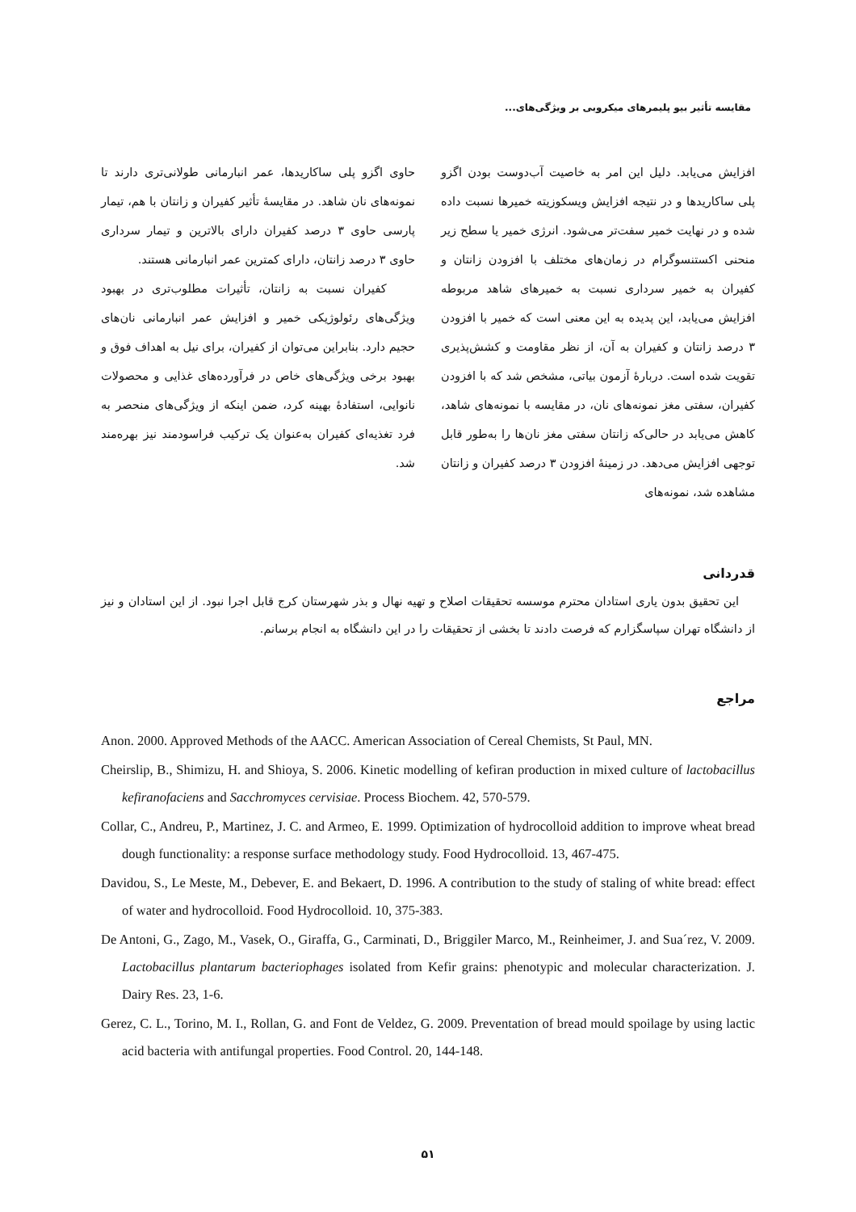مقایسه تأثیر بیو پلیمرهای میکروبی بر ویژگی‌های...
افزایش می‌یابد. دلیل این امر به خاصیت آب‌دوست بودن اگزو پلی ساکاریدها و در نتیجه افزایش ویسکوزیته خمیرها نسبت داده شده و در نهایت خمیر سفت‌تر می‌شود. انرژی خمیر یا سطح زیر منحنی اکستنسوگرام در زمان‌های مختلف با افزودن زانتان و کفیران به خمیر سرداری نسبت به خمیرهای شاهد مربوطه افزایش می‌یابد، این پدیده به این معنی است که خمیر با افزودن ۳ درصد زانتان و کفیران به آن، از نظر مقاومت و کشش‌پذیری تقویت شده است. دربارهٔ آزمون بیاتی، مشخص شد که با افزودن کفیران، سفتی مغز نمونه‌های نان، در مقایسه با نمونه‌های شاهد، کاهش می‌یابد در حالی‌که زانتان سفتی مغز نان‌ها را به‌طور قابل توجهی افزایش می‌دهد. در زمینهٔ افزودن ۳ درصد کفیران و زانتان مشاهده شد، نمونه‌های
حاوی اگزو پلی ساکاریدها، عمر انبارمانی طولانی‌تری دارند تا نمونه‌های نان شاهد. در مقایسهٔ تأثیر کفیران و زانتان با هم، تیمار پارسی حاوی ۳ درصد کفیران دارای بالاترین و تیمار سرداری حاوی ۳ درصد زانتان، دارای کمترین عمر انبارمانی هستند.
کفیران نسبت به زانتان، تأثیرات مطلوب‌تری در بهبود ویژگی‌های رئولوژیکی خمیر و افزایش عمر انبارمانی نان‌های حجیم دارد. بنابراین می‌توان از کفیران، برای نیل به اهداف فوق و بهبود برخی ویژگی‌های خاص در فرآورده‌های غذایی و محصولات نانوایی، استفادهٔ بهینه کرد، ضمن اینکه از ویژگی‌های منحصر به فرد تغذیه‌ای کفیران به‌عنوان یک ترکیب فراسودمند نیز بهره‌مند شد.
قدردانی
این تحقیق بدون یاری استادان محترم موسسه تحقیقات اصلاح و تهیه نهال و بذر شهرستان کرج قابل اجرا نبود. از این استادان و نیز از دانشگاه تهران سپاسگزارم که فرصت دادند تا بخشی از تحقیقات را در این دانشگاه به انجام برسانم.
مراجع
Anon. 2000. Approved Methods of the AACC. American Association of Cereal Chemists, St Paul, MN.
Cheirslip, B., Shimizu, H. and Shioya, S. 2006. Kinetic modelling of kefiran production in mixed culture of lactobacillus kefiranofaciens and Sacchromyces cervisiae. Process Biochem. 42, 570-579.
Collar, C., Andreu, P., Martinez, J. C. and Armeo, E. 1999. Optimization of hydrocolloid addition to improve wheat bread dough functionality: a response surface methodology study. Food Hydrocolloid. 13, 467-475.
Davidou, S., Le Meste, M., Debever, E. and Bekaert, D. 1996. A contribution to the study of staling of white bread: effect of water and hydrocolloid. Food Hydrocolloid. 10, 375-383.
De Antoni, G., Zago, M., Vasek, O., Giraffa, G., Carminati, D., Briggiler Marco, M., Reinheimer, J. and Sua´rez, V. 2009. Lactobacillus plantarum bacteriophages isolated from Kefir grains: phenotypic and molecular characterization. J. Dairy Res. 23, 1-6.
Gerez, C. L., Torino, M. I., Rollan, G. and Font de Veldez, G. 2009. Preventation of bread mould spoilage by using lactic acid bacteria with antifungal properties. Food Control. 20, 144-148.
۵۱